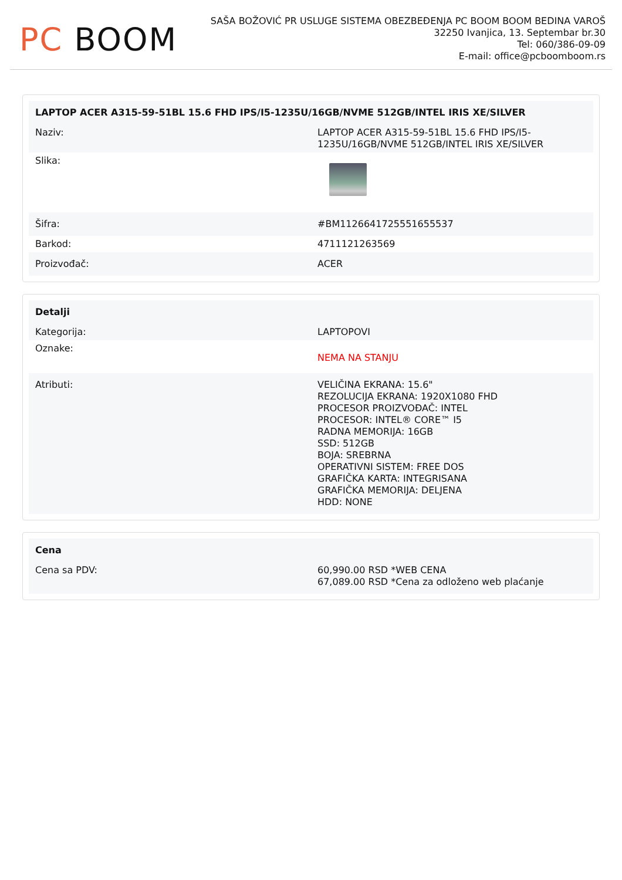PC BOOM
SAŠA BOŽOVIĆ PR USLUGE SISTEMA OBEZBEĐENJA PC BOOM BOOM BEDINA VAROŠ
32250 Ivanjica, 13. Septembar br.30
Tel: 060/386-09-09
E-mail: office@pcboomboom.rs
| LAPTOP ACER A315-59-51BL 15.6 FHD IPS/I5-1235U/16GB/NVME 512GB/INTEL IRIS XE/SILVER | |
| --- | --- |
| Naziv: | LAPTOP ACER A315-59-51BL 15.6 FHD IPS/I5-1235U/16GB/NVME 512GB/INTEL IRIS XE/SILVER |
| Slika: | |
| Šifra: | #BM1126641725551655537 |
| Barkod: | 4711121263569 |
| Proizvođač: | ACER |
| Detalji | |
| --- | --- |
| Kategorija: | LAPTOPOVI |
| Oznake: | NEMA NA STANJU |
| Atributi: | VELIČINA EKRANA: 15.6" REZOLUCIJA EKRANA: 1920X1080 FHD PROCESOR PROIZVOĐAČ: INTEL PROCESOR: INTEL® CORE™ I5 RADNA MEMORIJA: 16GB SSD: 512GB BOJA: SREBRNA OPERATIVNI SISTEM: FREE DOS GRAFIČKA KARTA: INTEGRISANA GRAFIČKA MEMORIJA: DELJENA HDD: NONE |
| Cena | |
| --- | --- |
| Cena sa PDV: | 60,990.00 RSD *WEB CENA 67,089.00 RSD *Cena za odloženo web plaćanje |